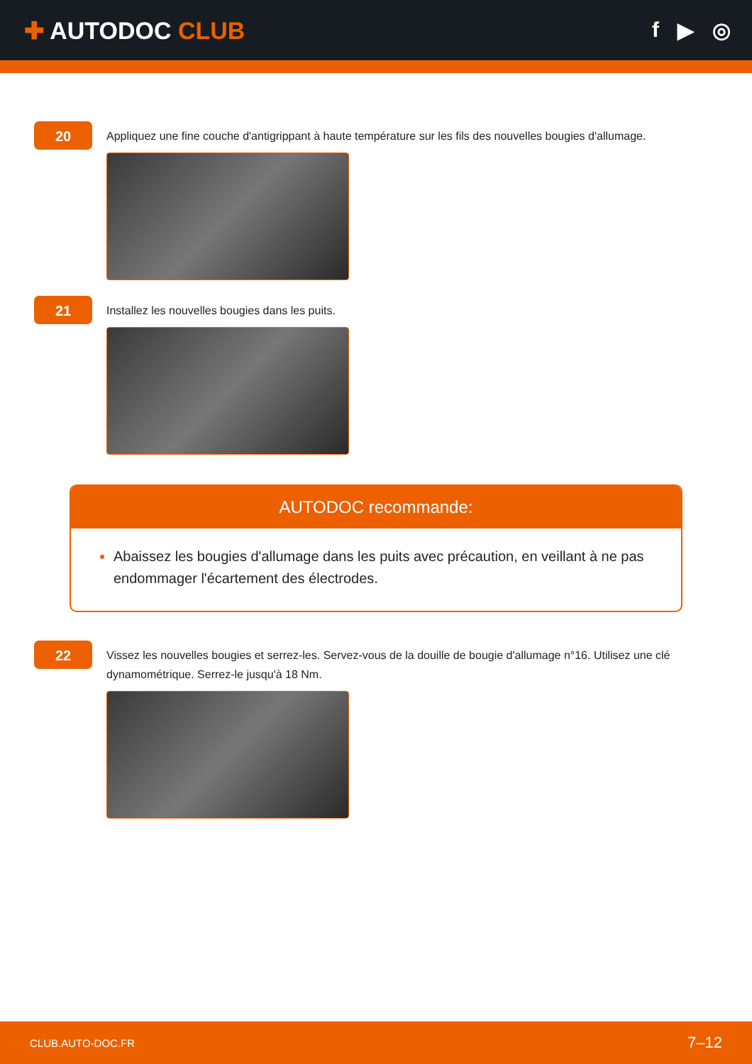✚ AUTODOC CLUB f ▶ ◎
20
Appliquez une fine couche d'antigrippant à haute température sur les fils des nouvelles bougies d'allumage.
21
Installez les nouvelles bougies dans les puits.
AUTODOC recommande:
Abaissez les bougies d'allumage dans les puits avec précaution, en veillant à ne pas endommager l'écartement des électrodes.
22
Vissez les nouvelles bougies et serrez-les. Servez-vous de la douille de bougie d'allumage n°16. Utilisez une clé dynamométrique. Serrez-le jusqu'à 18 Nm.
CLUB.AUTO-DOC.FR 7–12